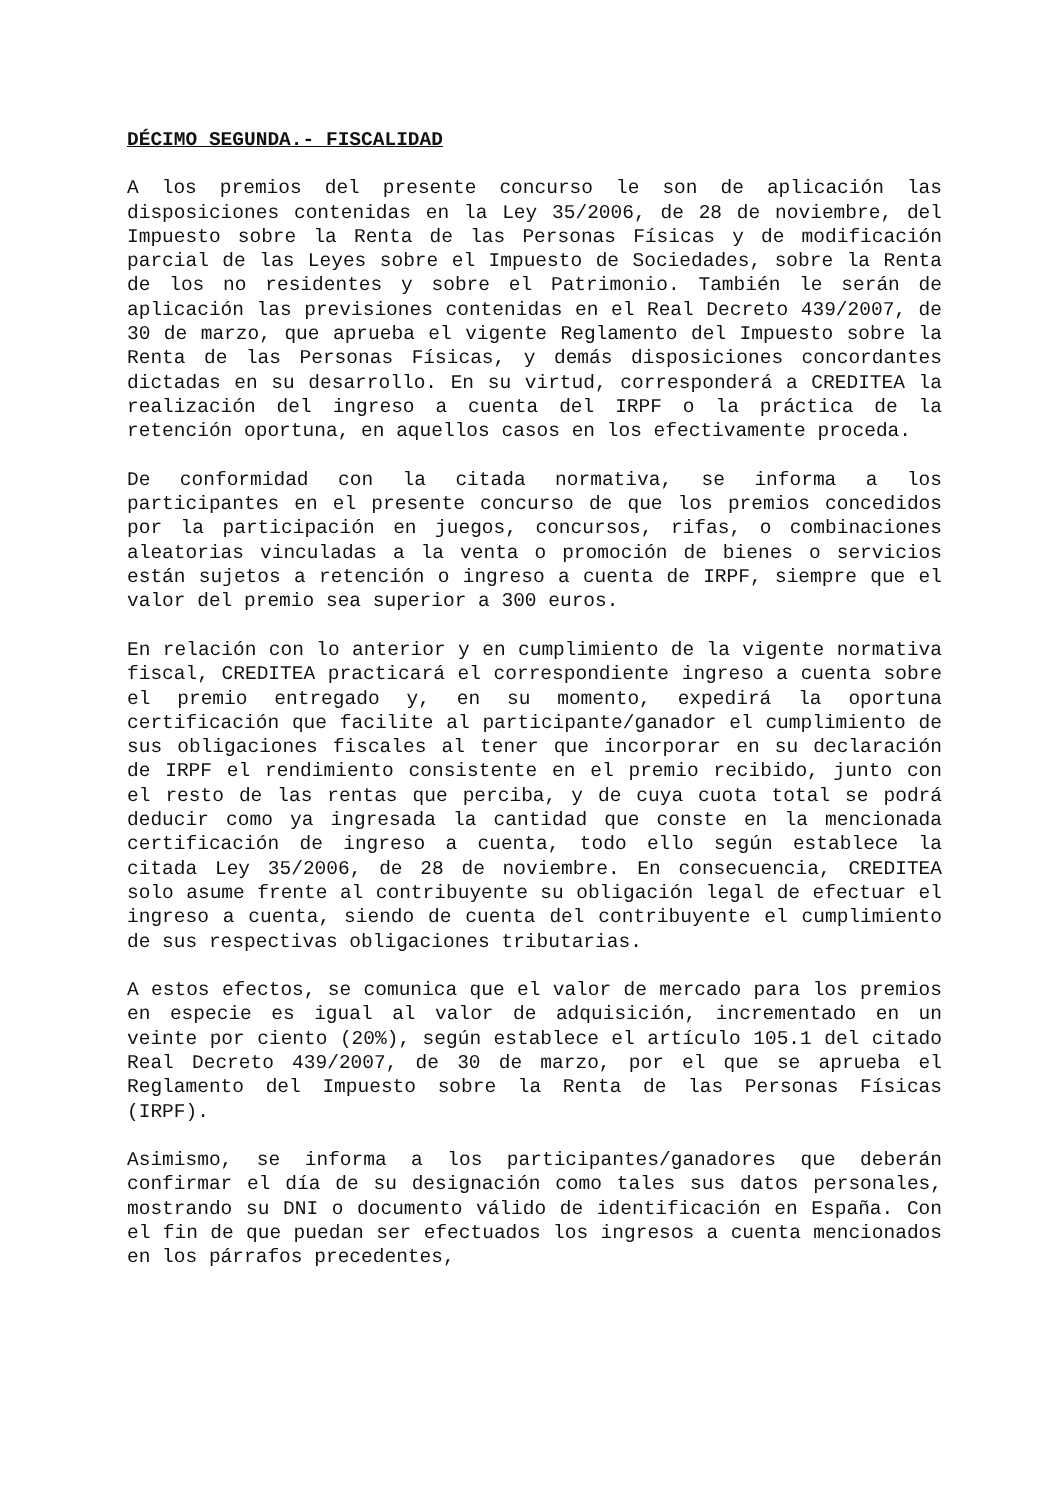DÉCIMO SEGUNDA.- FISCALIDAD
A los premios del presente concurso le son de aplicación las disposiciones contenidas en la Ley 35/2006, de 28 de noviembre, del Impuesto sobre la Renta de las Personas Físicas y de modificación parcial de las Leyes sobre el Impuesto de Sociedades, sobre la Renta de los no residentes y sobre el Patrimonio. También le serán de aplicación las previsiones contenidas en el Real Decreto 439/2007, de 30 de marzo, que aprueba el vigente Reglamento del Impuesto sobre la Renta de las Personas Físicas, y demás disposiciones concordantes dictadas en su desarrollo. En su virtud, corresponderá a CREDITEA la realización del ingreso a cuenta del IRPF o la práctica de la retención oportuna, en aquellos casos en los efectivamente proceda.
De conformidad con la citada normativa, se informa a los participantes en el presente concurso de que los premios concedidos por la participación en juegos, concursos, rifas, o combinaciones aleatorias vinculadas a la venta o promoción de bienes o servicios están sujetos a retención o ingreso a cuenta de IRPF, siempre que el valor del premio sea superior a 300 euros.
En relación con lo anterior y en cumplimiento de la vigente normativa fiscal, CREDITEA practicará el correspondiente ingreso a cuenta sobre el premio entregado y, en su momento, expedirá la oportuna certificación que facilite al participante/ganador el cumplimiento de sus obligaciones fiscales al tener que incorporar en su declaración de IRPF el rendimiento consistente en el premio recibido, junto con el resto de las rentas que perciba, y de cuya cuota total se podrá deducir como ya ingresada la cantidad que conste en la mencionada certificación de ingreso a cuenta, todo ello según establece la citada Ley 35/2006, de 28 de noviembre. En consecuencia, CREDITEA solo asume frente al contribuyente su obligación legal de efectuar el ingreso a cuenta, siendo de cuenta del contribuyente el cumplimiento de sus respectivas obligaciones tributarias.
A estos efectos, se comunica que el valor de mercado para los premios en especie es igual al valor de adquisición, incrementado en un veinte por ciento (20%), según establece el artículo 105.1 del citado Real Decreto 439/2007, de 30 de marzo, por el que se aprueba el Reglamento del Impuesto sobre la Renta de las Personas Físicas (IRPF).
Asimismo, se informa a los participantes/ganadores que deberán confirmar el día de su designación como tales sus datos personales, mostrando su DNI o documento válido de identificación en España. Con el fin de que puedan ser efectuados los ingresos a cuenta mencionados en los párrafos precedentes,